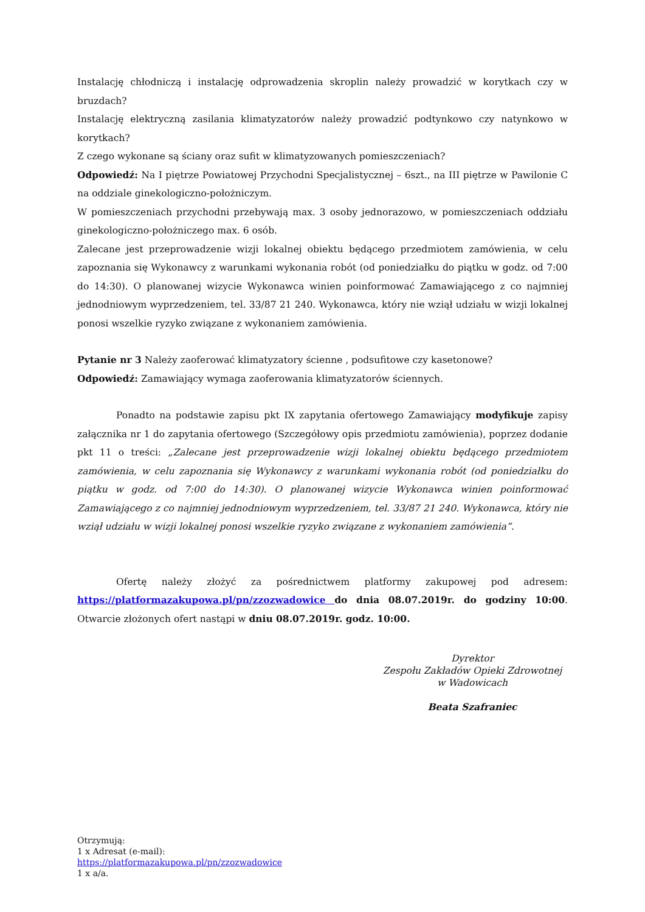Instalację chłodniczą i instalację odprowadzenia skroplin należy prowadzić w korytkach czy w bruzdach?
Instalację elektryczną zasilania klimatyzatorów należy prowadzić podtynkowo czy natynkowo w korytkach?
Z czego wykonane są ściany oraz sufit w klimatyzowanych pomieszczeniach?
Odpowiedź: Na I piętrze Powiatowej Przychodni Specjalistycznej – 6szt., na III piętrze w Pawilonie C na oddziale ginekologiczno-położniczym.
W pomieszczeniach przychodni przebywają max. 3 osoby jednorazowo, w pomieszczeniach oddziału ginekologiczno-położniczego max. 6 osób.
Zalecane jest przeprowadzenie wizji lokalnej obiektu będącego przedmiotem zamówienia, w celu zapoznania się Wykonawcy z warunkami wykonania robót (od poniedziałku do piątku w godz. od 7:00 do 14:30). O planowanej wizycie Wykonawca winien poinformować Zamawiającego z co najmniej jednodniowym wyprzedzeniem, tel. 33/87 21 240. Wykonawca, który nie wziął udziału w wizji lokalnej ponosi wszelkie ryzyko związane z wykonaniem zamówienia.
Pytanie nr 3 Należy zaoferować klimatyzatory ścienne , podsufitowe czy kasetonowe?
Odpowiedź: Zamawiający wymaga zaoferowania klimatyzatorów ściennych.
Ponadto na podstawie zapisu pkt IX zapytania ofertowego Zamawiający modyfikuje zapisy załącznika nr 1 do zapytania ofertowego (Szczegółowy opis przedmiotu zamówienia), poprzez dodanie pkt 11 o treści: „Zalecane jest przeprowadzenie wizji lokalnej obiektu będącego przedmiotem zamówienia, w celu zapoznania się Wykonawcy z warunkami wykonania robót (od poniedziałku do piątku w godz. od 7:00 do 14:30). O planowanej wizycie Wykonawca winien poinformować Zamawiającego z co najmniej jednodniowym wyprzedzeniem, tel. 33/87 21 240. Wykonawca, który nie wziął udziału w wizji lokalnej ponosi wszelkie ryzyko związane z wykonaniem zamówienia”.
Ofertę należy złożyć za pośrednictwem platformy zakupowej pod adresem: https://platformazakupowa.pl/pn/zzozwadowice do dnia 08.07.2019r. do godziny 10:00. Otwarcie złożonych ofert nastąpi w dniu 08.07.2019r. godz. 10:00.
Dyrektor
Zespołu Zakładów Opieki Zdrowotnej
w Wadowicach
Beata Szafraniec
Otrzymują:
1 x Adresat (e-mail):
https://platformazakupowa.pl/pn/zzozwadowice
1 x a/a.